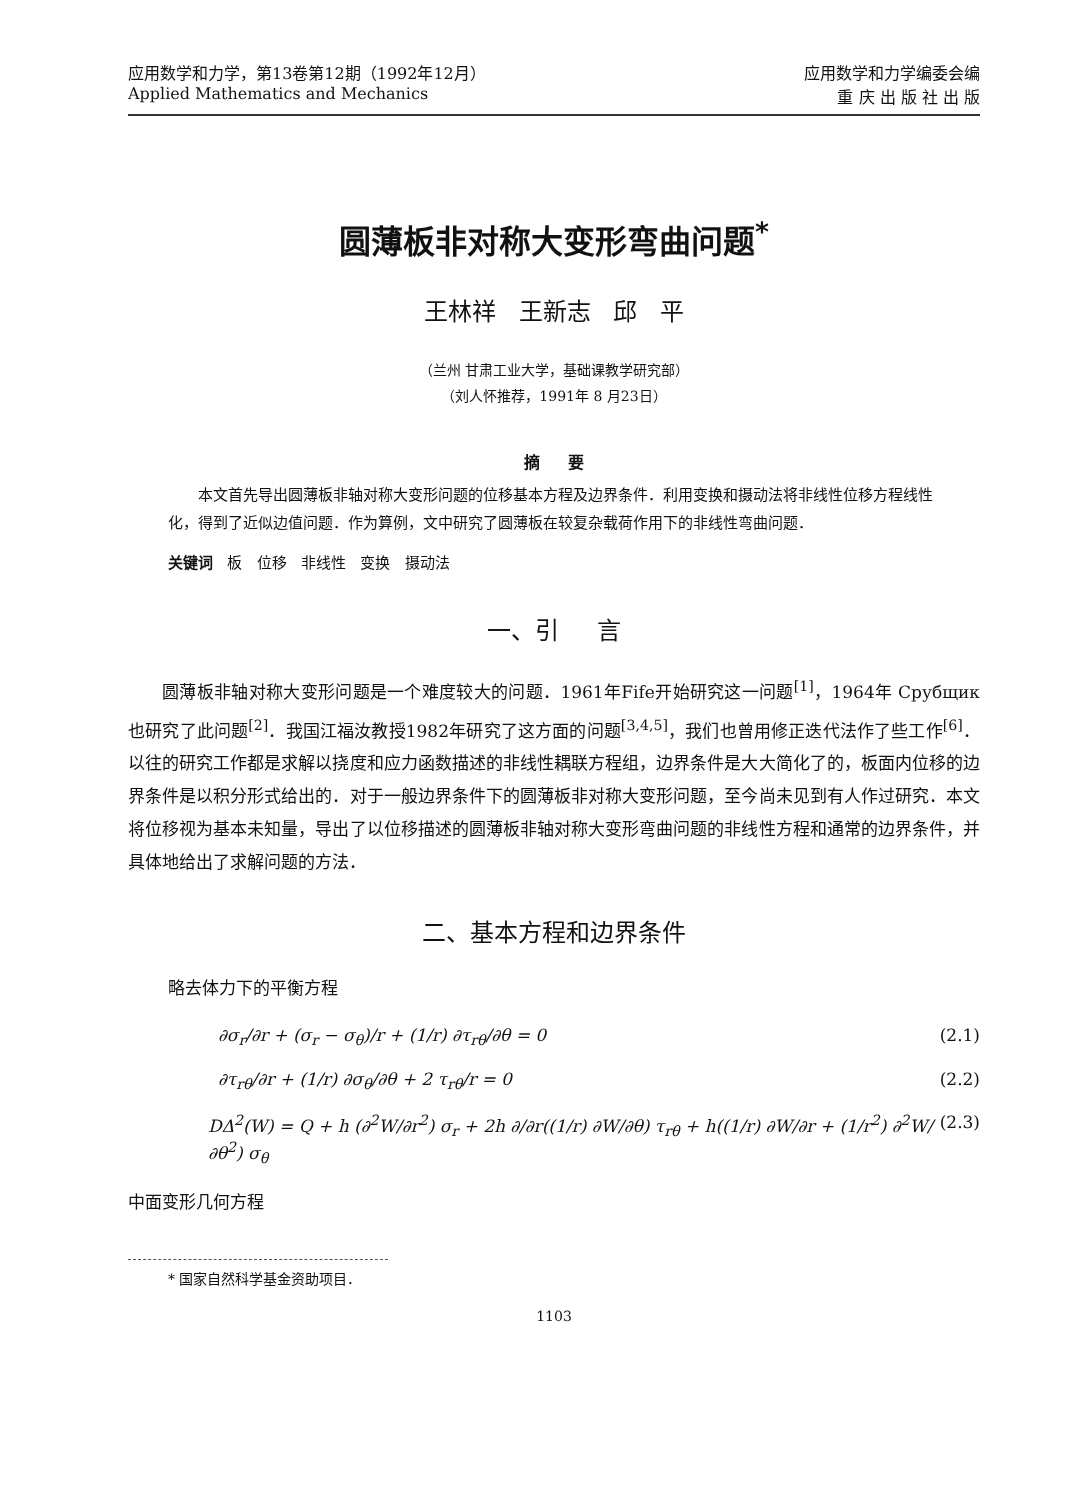应用数学和力学，第13卷第12期（1992年12月）
Applied Mathematics and Mechanics
应用数学和力学编委会编
重 庆 出 版 社 出 版
圆薄板非对称大变形弯曲问题<sup>*</sup>
王林祥 王新志 邱 平
（兰州 甘肃工业大学，基础课教学研究部）
（刘人怀推荐，1991年 8 月23日）
摘 要
本文首先导出圆薄板非轴对称大变形问题的位移基本方程及边界条件．利用变换和摄动法将非线性位移方程线性化，得到了近似边值问题．作为算例，文中研究了圆薄板在较复杂载荷作用下的非线性弯曲问题．
关键词 板 位移 非线性 变换 摄动法
一、引 言
圆薄板非轴对称大变形问题是一个难度较大的问题．1961年Fife开始研究这一问题<sup>[1]</sup>，1964年 Срубщик 也研究了此问题<sup>[2]</sup>．我国江福汝教授1982年研究了这方面的问题<sup>[3,4,5]</sup>，我们也曾用修正迭代法作了些工作<sup>[6]</sup>．以往的研究工作都是求解以挠度和应力函数描述的非线性耦联方程组，边界条件是大大简化了的，板面内位移的边界条件是以积分形式给出的．对于一般边界条件下的圆薄板非对称大变形问题，至今尚未见到有人作过研究．本文将位移视为基本未知量，导出了以位移描述的圆薄板非轴对称大变形弯曲问题的非线性方程和通常的边界条件，并具体地给出了求解问题的方法．
二、基本方程和边界条件
略去体力下的平衡方程
∂σ<sub>r</sub>/∂r + (σ<sub>r</sub> − σ<sub>θ</sub>)/r + (1/r) ∂τ<sub>rθ</sub>/∂θ = 0 (2.1)
∂τ<sub>rθ</sub>/∂r + (1/r) ∂σ<sub>θ</sub>/∂θ + 2 τ<sub>rθ</sub>/r = 0 (2.2)
DΔ<sup>2</sup>(W) = Q + h (∂<sup>2</sup>W/∂r<sup>2</sup>) σ<sub>r</sub> + 2h ∂/∂r((1/r) ∂W/∂θ) τ<sub>rθ</sub> + h((1/r) ∂W/∂r + (1/r<sup>2</sup>) ∂<sup>2</sup>W/∂θ<sup>2</sup>) σ<sub>θ</sub> (2.3)
中面变形几何方程
* 国家自然科学基金资助项目．
1103